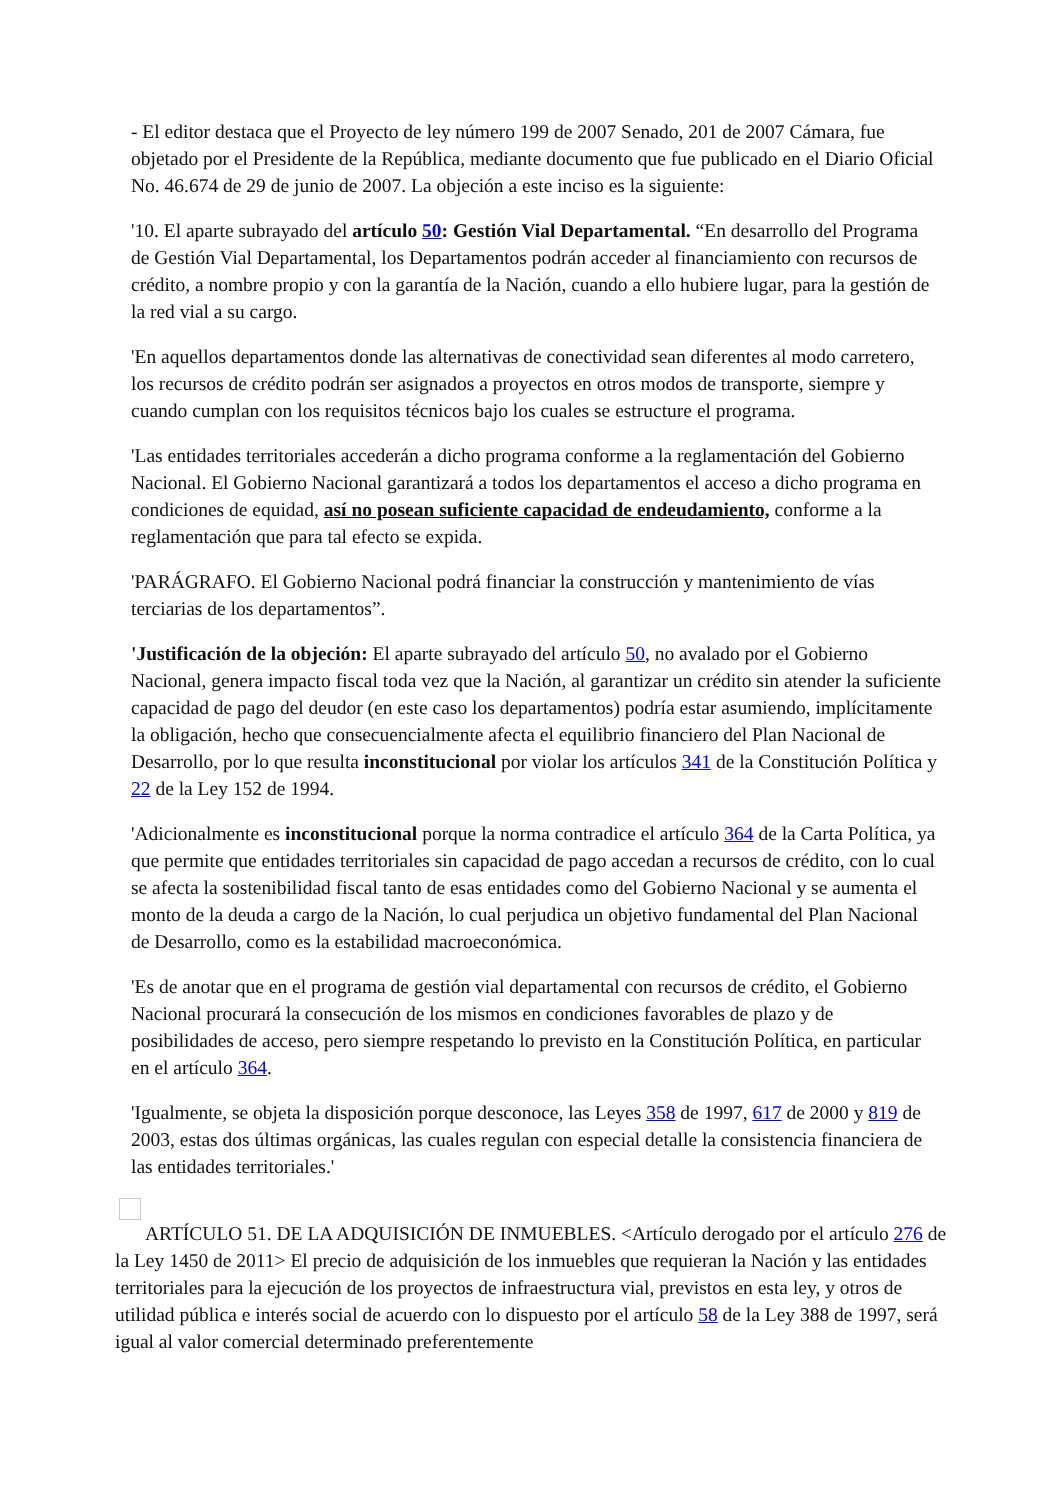- El editor destaca que el Proyecto de ley número 199 de 2007 Senado, 201 de 2007 Cámara, fue objetado por el Presidente de la República, mediante documento que fue publicado en el Diario Oficial No. 46.674 de 29 de junio de 2007. La objeción a este inciso es la siguiente:
'10. El aparte subrayado del artículo 50: Gestión Vial Departamental. “En desarrollo del Programa de Gestión Vial Departamental, los Departamentos podrán acceder al financiamiento con recursos de crédito, a nombre propio y con la garantía de la Nación, cuando a ello hubiere lugar, para la gestión de la red vial a su cargo.
'En aquellos departamentos donde las alternativas de conectividad sean diferentes al modo carretero, los recursos de crédito podrán ser asignados a proyectos en otros modos de transporte, siempre y cuando cumplan con los requisitos técnicos bajo los cuales se estructure el programa.
'Las entidades territoriales accederán a dicho programa conforme a la reglamentación del Gobierno Nacional. El Gobierno Nacional garantizará a todos los departamentos el acceso a dicho programa en condiciones de equidad, así no posean suficiente capacidad de endeudamiento, conforme a la reglamentación que para tal efecto se expida.
'PARÁGRAFO. El Gobierno Nacional podrá financiar la construcción y mantenimiento de vías terciarias de los departamentos”.
'Justificación de la objeción: El aparte subrayado del artículo 50, no avalado por el Gobierno Nacional, genera impacto fiscal toda vez que la Nación, al garantizar un crédito sin atender la suficiente capacidad de pago del deudor (en este caso los departamentos) podría estar asumiendo, implícitamente la obligación, hecho que consecuencialmente afecta el equilibrio financiero del Plan Nacional de Desarrollo, por lo que resulta inconstitucional por violar los artículos 341 de la Constitución Política y 22 de la Ley 152 de 1994.
'Adicionalmente es inconstitucional porque la norma contradice el artículo 364 de la Carta Política, ya que permite que entidades territoriales sin capacidad de pago accedan a recursos de crédito, con lo cual se afecta la sostenibilidad fiscal tanto de esas entidades como del Gobierno Nacional y se aumenta el monto de la deuda a cargo de la Nación, lo cual perjudica un objetivo fundamental del Plan Nacional de Desarrollo, como es la estabilidad macroeconómica.
'Es de anotar que en el programa de gestión vial departamental con recursos de crédito, el Gobierno Nacional procurará la consecución de los mismos en condiciones favorables de plazo y de posibilidades de acceso, pero siempre respetando lo previsto en la Constitución Política, en particular en el artículo 364.
'Igualmente, se objeta la disposición porque desconoce, las Leyes 358 de 1997, 617 de 2000 y 819 de 2003, estas dos últimas orgánicas, las cuales regulan con especial detalle la consistencia financiera de las entidades territoriales.'
ARTÍCULO 51. DE LA ADQUISICIÓN DE INMUEBLES. <Artículo derogado por el artículo 276 de la Ley 1450 de 2011> El precio de adquisición de los inmuebles que requieran la Nación y las entidades territoriales para la ejecución de los proyectos de infraestructura vial, previstos en esta ley, y otros de utilidad pública e interés social de acuerdo con lo dispuesto por el artículo 58 de la Ley 388 de 1997, será igual al valor comercial determinado preferentemente